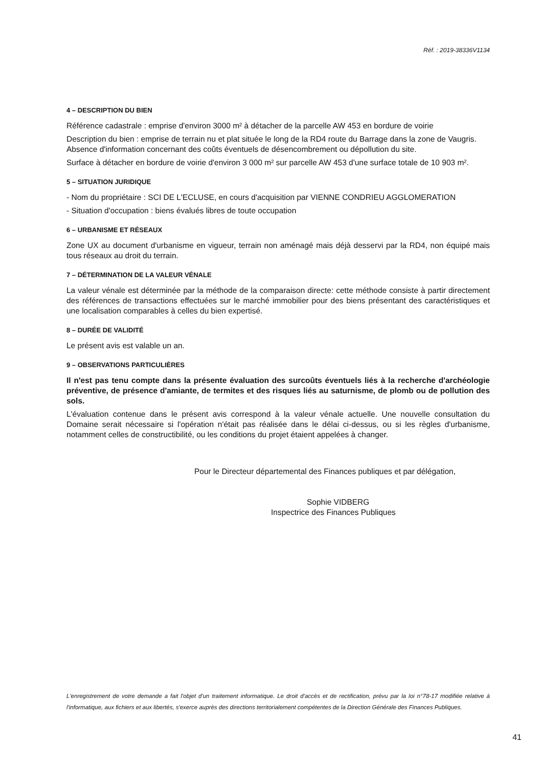Réf. : 2019-38336V1134
4 – DESCRIPTION DU BIEN
Référence cadastrale : emprise d'environ 3000 m² à détacher de la parcelle AW 453 en bordure de voirie
Description du bien : emprise de terrain nu et plat située le long de la RD4 route du Barrage dans la zone de Vaugris.
Absence d'information concernant des coûts éventuels de désencombrement ou dépollution du site.
Surface à détacher en bordure de voirie d'environ 3 000 m² sur parcelle AW 453 d'une surface totale de 10 903 m².
5 – SITUATION JURIDIQUE
- Nom du propriétaire : SCI DE L'ECLUSE, en cours d'acquisition par VIENNE CONDRIEU AGGLOMERATION
- Situation d'occupation : biens évalués libres de toute occupation
6 – URBANISME ET RÉSEAUX
Zone UX au document d'urbanisme en vigueur, terrain non aménagé mais déjà desservi par la RD4, non équipé mais tous réseaux au droit du terrain.
7 – DÉTERMINATION DE LA VALEUR VÉNALE
La valeur vénale est déterminée par la méthode de la comparaison directe: cette méthode consiste à partir directement des références de transactions effectuées sur le marché immobilier pour des biens présentant des caractéristiques et une localisation comparables à celles du bien expertisé.
8 – DURÉE DE VALIDITÉ
Le présent avis est valable un an.
9 – OBSERVATIONS PARTICULIÈRES
Il n'est pas tenu compte dans la présente évaluation des surcoûts éventuels liés à la recherche d'archéologie préventive, de présence d'amiante, de termites et des risques liés au saturnisme, de plomb ou de pollution des sols.
L'évaluation contenue dans le présent avis correspond à la valeur vénale actuelle. Une nouvelle consultation du Domaine serait nécessaire si l'opération n'était pas réalisée dans le délai ci-dessus, ou si les règles d'urbanisme, notamment celles de constructibilité, ou les conditions du projet étaient appelées à changer.
Pour le Directeur départemental des Finances publiques et par délégation,
Sophie VIDBERG
Inspectrice des Finances Publiques
L'enregistrement de votre demande a fait l'objet d'un traitement informatique. Le droit d'accès et de rectification, prévu par la loi n°78-17 modifiée relative à l'informatique, aux fichiers et aux libertés, s'exerce auprès des directions territorialement compétentes de la Direction Générale des Finances Publiques.
41